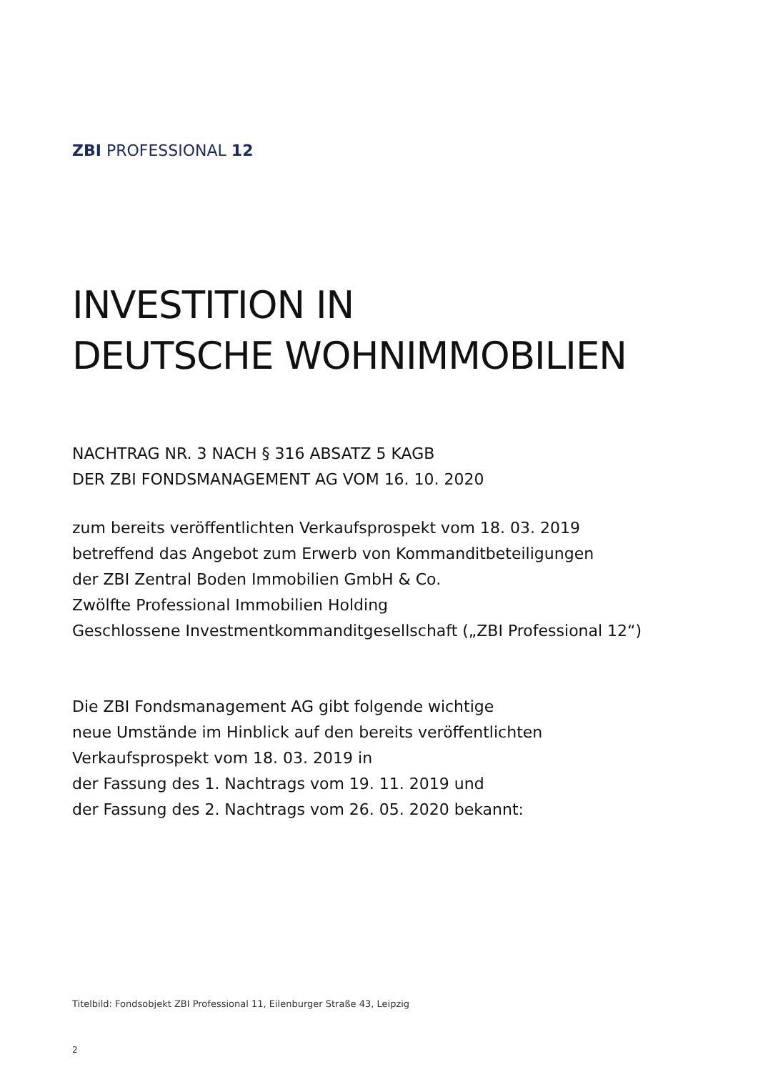ZBI PROFESSIONAL 12
INVESTITION IN
DEUTSCHE WOHNIMMOBILIEN
NACHTRAG NR. 3 NACH § 316 ABSATZ 5 KAGB
DER ZBI FONDSMANAGEMENT AG VOM 16. 10. 2020
zum bereits veröffentlichten Verkaufsprospekt vom 18. 03. 2019
betreffend das Angebot zum Erwerb von Kommanditbeteiligungen
der ZBI Zentral Boden Immobilien GmbH & Co.
Zwölfte Professional Immobilien Holding
Geschlossene Investmentkommanditgesellschaft („ZBI Professional 12“)
Die ZBI Fondsmanagement AG gibt folgende wichtige
neue Umstände im Hinblick auf den bereits veröffentlichten
Verkaufsprospekt vom 18. 03. 2019 in
der Fassung des 1. Nachtrags vom 19. 11. 2019 und
der Fassung des 2. Nachtrags vom 26. 05. 2020 bekannt:
Titelbild: Fondsobjekt ZBI Professional 11, Eilenburger Straße 43, Leipzig
2